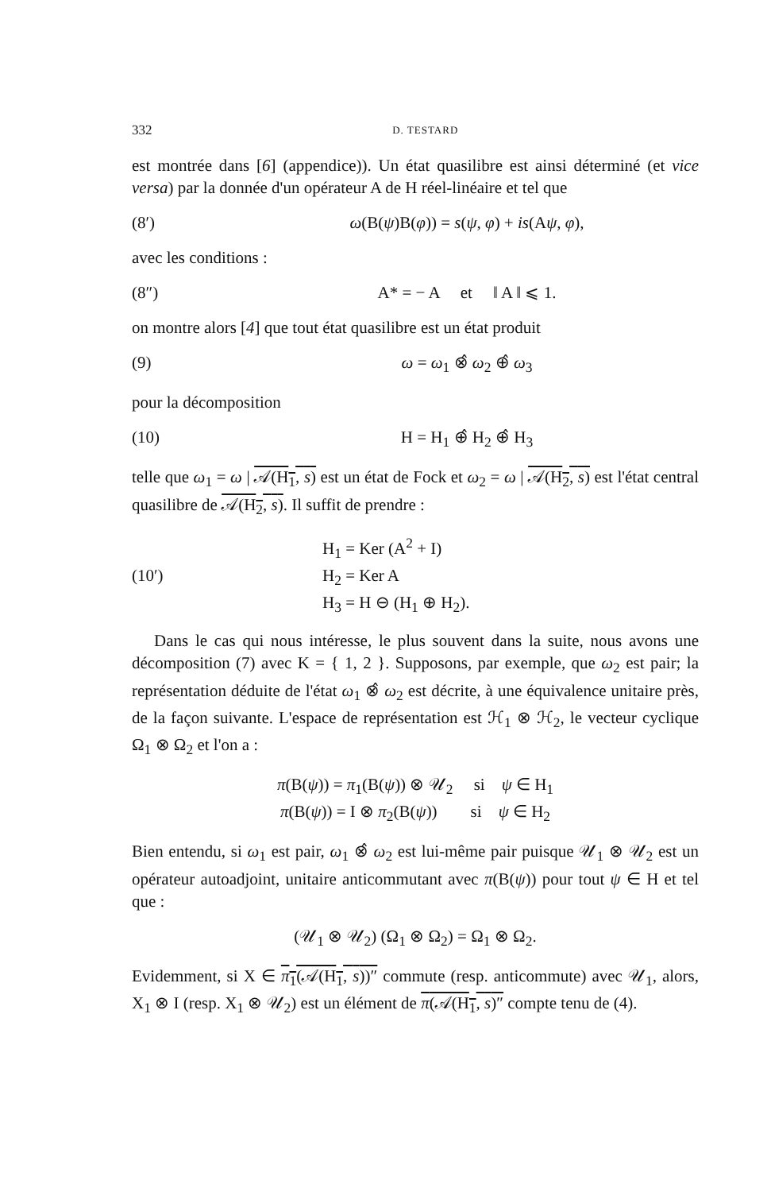332 D. TESTARD
est montrée dans [6] (appendice)). Un état quasilibre est ainsi déterminé (et vice versa) par la donnée d'un opérateur A de H réel-linéaire et tel que
(8′) ω(B(ψ)B(φ)) = s(ψ, φ) + is(Aψ, φ),
avec les conditions :
(8″) A* = − A et ‖ A ‖ ⩽ 1.
on montre alors [4] que tout état quasilibre est un état produit
(9) ω = ω<sub>1</sub> ⊗̂ ω<sub>2</sub> ⊕̂ ω<sub>3</sub>
pour la décomposition
(10) H = H<sub>1</sub> ⊕̂ H<sub>2</sub> ⊕̂ H<sub>3</sub>
telle que ω<sub>1</sub> = ω | 𝒜(H<sub>1</sub>, s) est un état de Fock et ω<sub>2</sub> = ω | 𝒜(H<sub>2</sub>, s) est l'état central quasilibre de 𝒜(H<sub>2</sub>, s). Il suffit de prendre :
(10′)
H<sub>1</sub> = Ker (A<sup>2</sup> + I)
H<sub>2</sub> = Ker A
H<sub>3</sub> = H ⊖ (H<sub>1</sub> ⊕ H<sub>2</sub>).
Dans le cas qui nous intéresse, le plus souvent dans la suite, nous avons une décomposition (7) avec K = { 1, 2 }. Supposons, par exemple, que ω<sub>2</sub> est pair; la représentation déduite de l'état ω<sub>1</sub> ⊗̂ ω<sub>2</sub> est décrite, à une équivalence unitaire près, de la façon suivante. L'espace de représentation est ℋ<sub>1</sub> ⊗ ℋ<sub>2</sub>, le vecteur cyclique Ω<sub>1</sub> ⊗ Ω<sub>2</sub> et l'on a :
π(B(ψ)) = π<sub>1</sub>(B(ψ)) ⊗ 𝒰<sub>2</sub> si ψ ∈ H<sub>1</sub>
π(B(ψ)) = I ⊗ π<sub>2</sub>(B(ψ)) si ψ ∈ H<sub>2</sub>
Bien entendu, si ω<sub>1</sub> est pair, ω<sub>1</sub> ⊗̂ ω<sub>2</sub> est lui-même pair puisque 𝒰<sub>1</sub> ⊗ 𝒰<sub>2</sub> est un opérateur autoadjoint, unitaire anticommutant avec π(B(ψ)) pour tout ψ ∈ H et tel que :
(𝒰<sub>1</sub> ⊗ 𝒰<sub>2</sub>) (Ω<sub>1</sub> ⊗ Ω<sub>2</sub>) = Ω<sub>1</sub> ⊗ Ω<sub>2</sub>.
Evidemment, si X ∈ π<sub>1</sub>(𝒜(H<sub>1</sub>, s))″ commute (resp. anticommute) avec 𝒰<sub>1</sub>, alors, X<sub>1</sub> ⊗ I (resp. X<sub>1</sub> ⊗ 𝒰<sub>2</sub>) est un élément de π(𝒜(H<sub>1</sub>, s)″ compte tenu de (4).